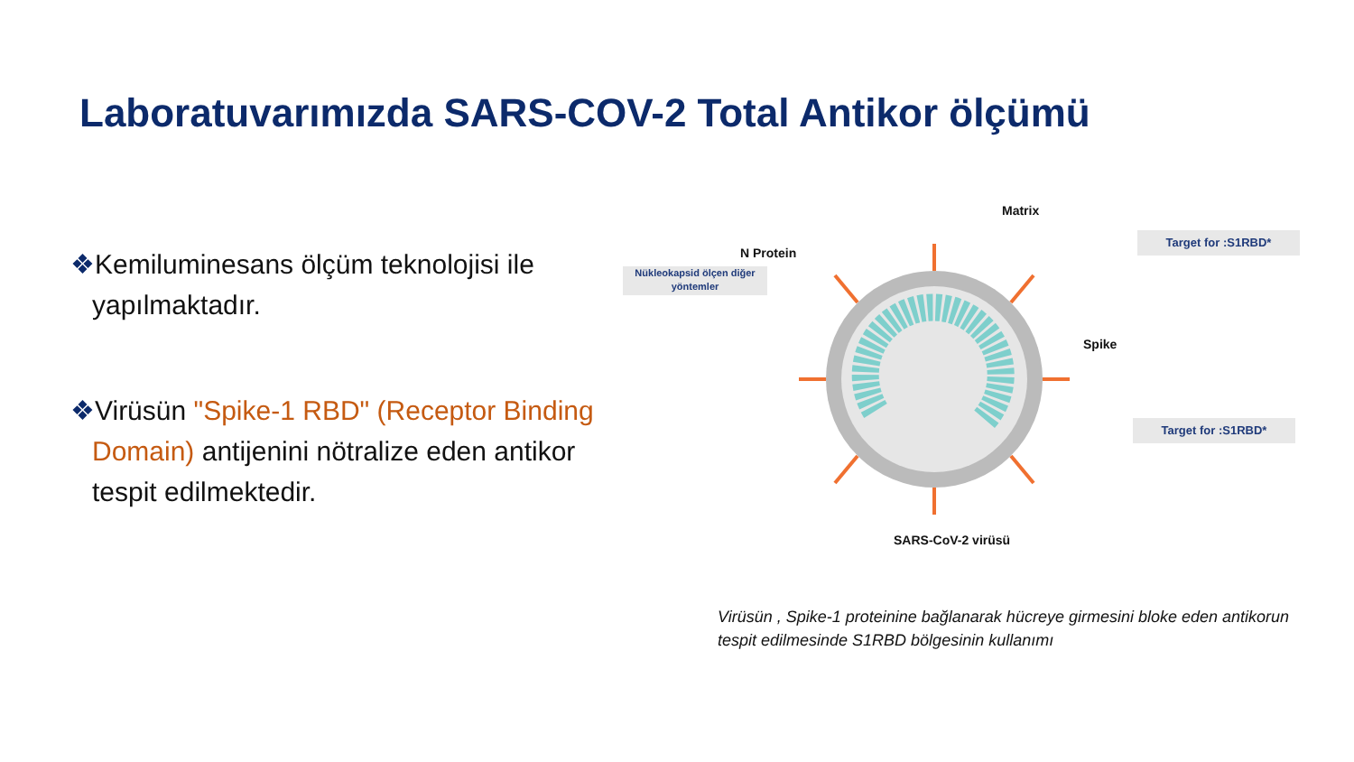Laboratuvarımızda SARS-COV-2 Total Antikor ölçümü
❖Kemiluminesans ölçüm teknolojisi ile yapılmaktadır.
❖Virüsün "Spike-1 RBD" (Receptor Binding Domain) antijenini nötralize eden antikor tespit edilmektedir.
Matrix
N Protein
Spike
Nükleokapsid ölçen diğer yöntemler
Target for :S1RBD*
Target for :S1RBD*
SARS-CoV-2 virüsü
Virüsün , Spike-1 proteinine bağlanarak hücreye girmesini bloke eden antikorun tespit edilmesinde S1RBD bölgesinin kullanımı